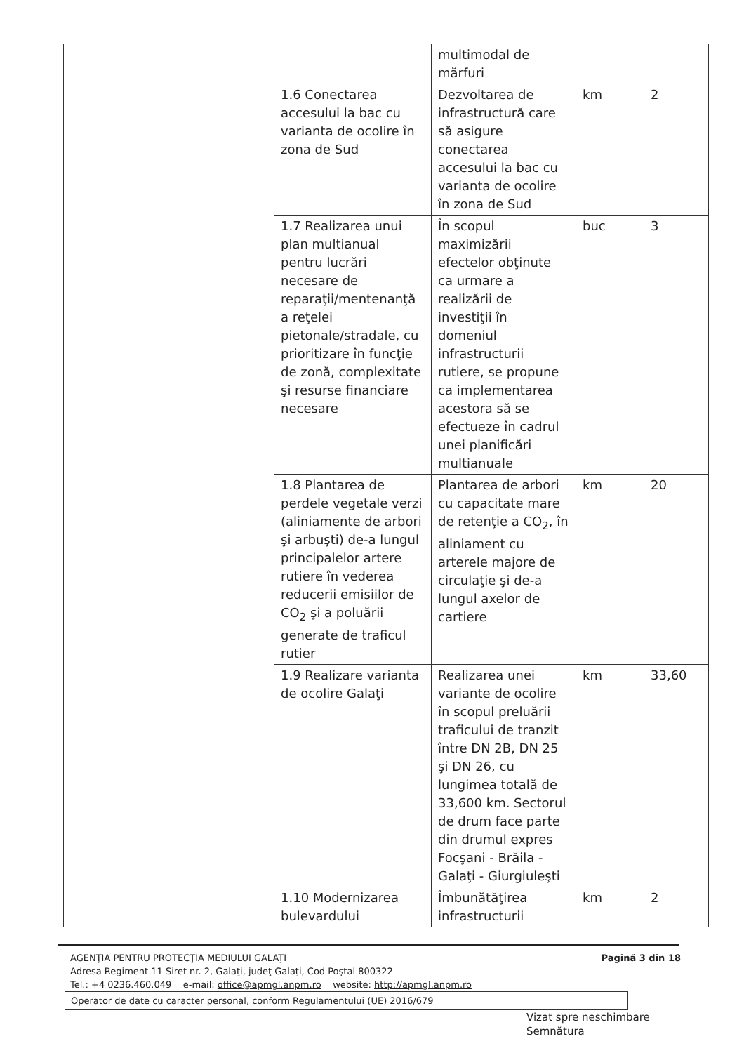| | | | multimodal de mărfuri | | |
| | | 1.6 Conectarea accesului la bac cu varianta de ocolire în zona de Sud | Dezvoltarea de infrastructură care să asigure conectarea accesului la bac cu varianta de ocolire în zona de Sud | km | 2 |
| | | 1.7 Realizarea unui plan multianual pentru lucrări necesare de reparaţii/mentenanţă a reţelei pietonale/stradale, cu prioritizare în funcţie de zonă, complexitate şi resurse financiare necesare | În scopul maximizării efectelor obţinute ca urmare a realizării de investiţii în domeniul infrastructurii rutiere, se propune ca implementarea acestora să se efectueze în cadrul unei planificări multianuale | buc | 3 |
| | | 1.8 Plantarea de perdele vegetale verzi (aliniamente de arbori şi arbuşti) de-a lungul principalelor artere rutiere în vederea reducerii emisiilor de CO<sub>2</sub> şi a poluării generate de traficul rutier | Plantarea de arbori cu capacitate mare de retenţie a CO<sub>2</sub>, în aliniament cu arterele majore de circulaţie şi de-a lungul axelor de cartiere | km | 20 |
| | | 1.9 Realizare varianta de ocolire Galaţi | Realizarea unei variante de ocolire în scopul preluării traficului de tranzit între DN 2B, DN 25 şi DN 26, cu lungimea totală de 33,600 km. Sectorul de drum face parte din drumul expres Focşani - Brăila - Galaţi - Giurgiuleşti | km | 33,60 |
| | | 1.10 Modernizarea bulevardului | Îmbunătăţirea infrastructurii | km | 2 |
Pagină 3 din 18 AGENŢIA PENTRU PROTECŢIA MEDIULUI GALAŢI
Adresa Regiment 11 Siret nr. 2, Galaţi, judeţ Galaţi, Cod Poştal 800322
Tel.: +4 0236.460.049 e-mail: office@apmgl.anpm.ro website: http://apmgl.anpm.ro
Operator de date cu caracter personal, conform Regulamentului (UE) 2016/679
Vizat spre neschimbare
Semnătura